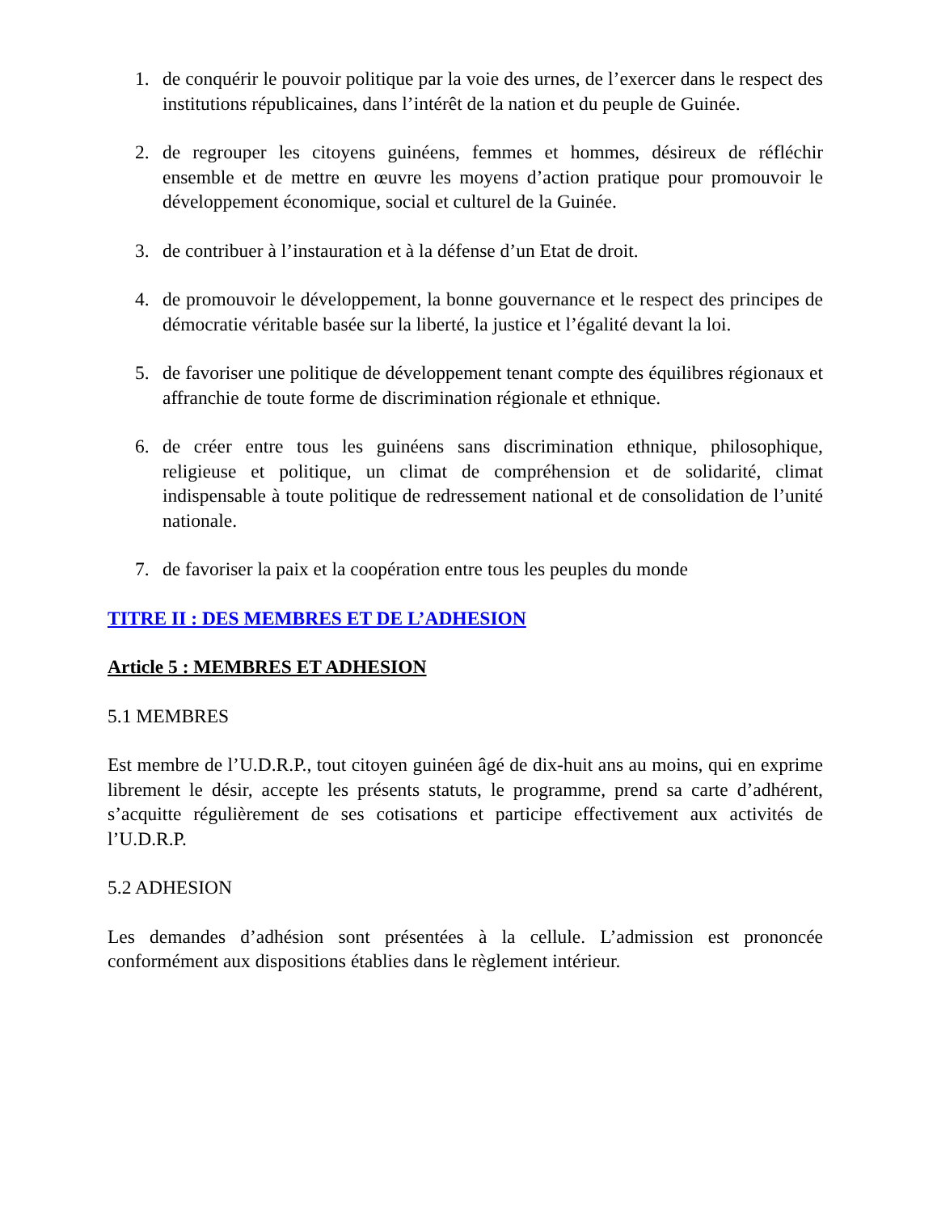1. de conquérir le pouvoir politique par la voie des urnes, de l’exercer dans le respect des institutions républicaines, dans l’intérêt de la nation et du peuple de Guinée.
2. de regrouper les citoyens guinéens, femmes et hommes, désireux de réfléchir ensemble et de mettre en œuvre les moyens d’action pratique pour promouvoir le développement économique, social et culturel de la Guinée.
3. de contribuer à l’instauration et à la défense d’un Etat de droit.
4. de promouvoir le développement, la bonne gouvernance et le respect des principes de démocratie véritable basée sur la liberté, la justice et l’égalité devant la loi.
5. de favoriser une politique de développement tenant compte des équilibres régionaux et affranchie de toute forme de discrimination régionale et ethnique.
6. de créer entre tous les guinéens sans discrimination ethnique, philosophique, religieuse et politique, un climat de compréhension et de solidarité, climat indispensable à toute politique de redressement national et de consolidation de l’unité nationale.
7. de favoriser la paix et la coopération entre tous les peuples du monde
TITRE II : DES MEMBRES ET DE L’ADHESION
Article 5 : MEMBRES ET ADHESION
5.1 MEMBRES
Est membre de l’U.D.R.P., tout citoyen guinéen âgé de dix-huit ans au moins, qui en exprime librement le désir, accepte les présents statuts, le programme, prend sa carte d’adhérent, s’acquitte régulièrement de ses cotisations et participe effectivement aux activités de l’U.D.R.P.
5.2 ADHESION
Les demandes d’adhésion sont présentées à la cellule. L’admission est prononcée conformément aux dispositions établies dans le règlement intérieur.